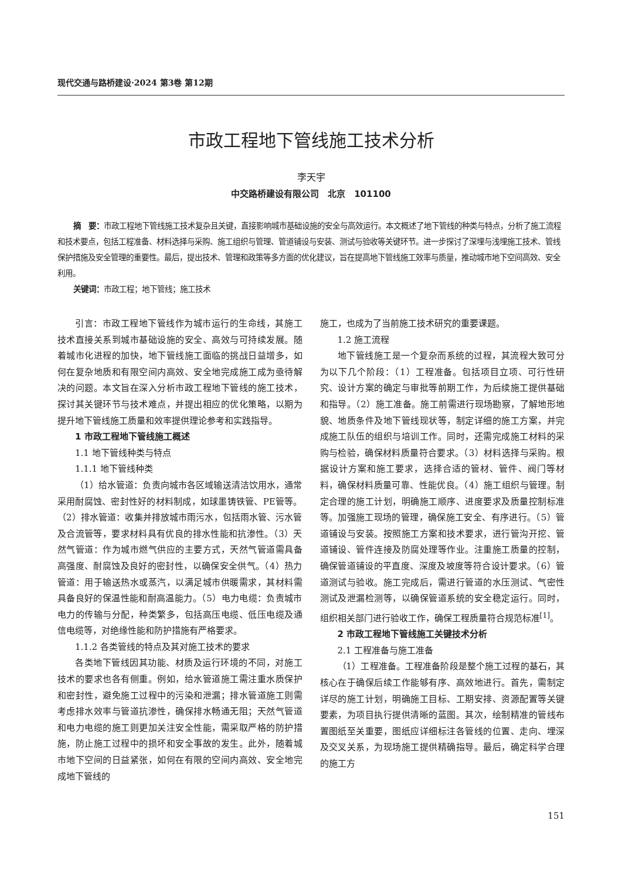现代交通与路桥建设·2024 第3卷 第12期
市政工程地下管线施工技术分析
李天宇
中交路桥建设有限公司　北京　101100
摘　要：市政工程地下管线施工技术复杂且关键，直接影响城市基础设施的安全与高效运行。本文概述了地下管线的种类与特点，分析了施工流程和技术要点，包括工程准备、材料选择与采购、施工组织与管理、管道铺设与安装、测试与验收等关键环节。进一步探讨了深埋与浅埋施工技术、管线保护措施及安全管理的重要性。最后，提出技术、管理和政策等多方面的优化建议，旨在提高地下管线施工效率与质量，推动城市地下空间高效、安全利用。
关键词：市政工程；地下管线；施工技术
引言：市政工程地下管线作为城市运行的生命线，其施工技术直接关系到城市基础设施的安全、高效与可持续发展。随着城市化进程的加快，地下管线施工面临的挑战日益增多，如何在复杂地质和有限空间内高效、安全地完成施工成为亟待解决的问题。本文旨在深入分析市政工程地下管线的施工技术，探讨其关键环节与技术难点，并提出相应的优化策略，以期为提升地下管线施工质量和效率提供理论参考和实践指导。
1 市政工程地下管线施工概述
1.1 地下管线种类与特点
1.1.1 地下管线种类
（1）给水管道：负责向城市各区域输送清洁饮用水，通常采用耐腐蚀、密封性好的材料制成，如球墨铸铁管、PE管等。（2）排水管道：收集并排放城市雨污水，包括雨水管、污水管及合流管等，要求材料具有优良的排水性能和抗渗性。（3）天然气管道：作为城市燃气供应的主要方式，天然气管道需具备高强度、耐腐蚀及良好的密封性，以确保安全供气。（4）热力管道：用于输送热水或蒸汽，以满足城市供暖需求，其材料需具备良好的保温性能和耐高温能力。（5）电力电缆：负责城市电力的传输与分配，种类繁多，包括高压电缆、低压电缆及通信电缆等，对绝缘性能和防护措施有严格要求。
1.1.2 各类管线的特点及其对施工技术的要求
各类地下管线因其功能、材质及运行环境的不同，对施工技术的要求也各有侧重。例如，给水管道施工需注重水质保护和密封性，避免施工过程中的污染和泄漏；排水管道施工则需考虑排水效率与管道抗渗性，确保排水畅通无阻；天然气管道和电力电缆的施工则更加关注安全性能，需采取严格的防护措施，防止施工过程中的损坏和安全事故的发生。此外，随着城市地下空间的日益紧张，如何在有限的空间内高效、安全地完成地下管线的
施工，也成为了当前施工技术研究的重要课题。
1.2 施工流程
地下管线施工是一个复杂而系统的过程，其流程大致可分为以下几个阶段：（1）工程准备。包括项目立项、可行性研究、设计方案的确定与审批等前期工作，为后续施工提供基础和指导。（2）施工准备。施工前需进行现场勘察，了解地形地貌、地质条件及地下管线现状等，制定详细的施工方案，并完成施工队伍的组织与培训工作。同时，还需完成施工材料的采购与检验，确保材料质量符合要求。（3）材料选择与采购。根据设计方案和施工要求，选择合适的管材、管件、阀门等材料，确保材料质量可靠、性能优良。（4）施工组织与管理。制定合理的施工计划，明确施工顺序、进度要求及质量控制标准等。加强施工现场的管理，确保施工安全、有序进行。（5）管道铺设与安装。按照施工方案和技术要求，进行管沟开挖、管道铺设、管件连接及防腐处理等作业。注重施工质量的控制，确保管道铺设的平直度、深度及坡度等符合设计要求。（6）管道测试与验收。施工完成后，需进行管道的水压测试、气密性测试及泄漏检测等，以确保管道系统的安全稳定运行。同时，组织相关部门进行验收工作，确保工程质量符合规范标准<sup>[1]</sup>。
2 市政工程地下管线施工关键技术分析
2.1 工程准备与施工准备
（1）工程准备。工程准备阶段是整个施工过程的基石，其核心在于确保后续工作能够有序、高效地进行。首先，需制定详尽的施工计划，明确施工目标、工期安排、资源配置等关键要素，为项目执行提供清晰的蓝图。其次，绘制精准的管线布置图纸至关重要，图纸应详细标注各管线的位置、走向、埋深及交叉关系，为现场施工提供精确指导。最后，确定科学合理的施工方
151